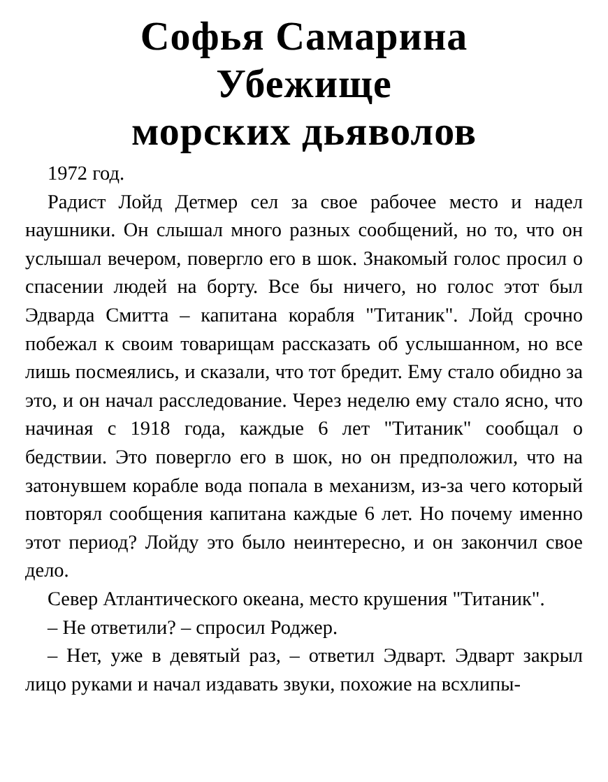Софья Самарина
Убежище
морских дьяволов
1972 год.
Радист Лойд Детмер сел за свое рабочее место и надел наушники. Он слышал много разных сообщений, но то, что он услышал вечером, повергло его в шок. Знакомый голос просил о спасении людей на борту. Все бы ничего, но голос этот был Эдварда Смитта – капитана корабля "Титаник". Лойд срочно побежал к своим товарищам рассказать об услышанном, но все лишь посмеялись, и сказали, что тот бредит. Ему стало обидно за это, и он начал расследование. Через неделю ему стало ясно, что начиная с 1918 года, каждые 6 лет "Титаник" сообщал о бедствии. Это повергло его в шок, но он предположил, что на затонувшем корабле вода попала в механизм, из-за чего который повторял сообщения капитана каждые 6 лет. Но почему именно этот период? Лойду это было неинтересно, и он закончил свое дело.
Север Атлантического океана, место крушения "Титаник".
– Не ответили? – спросил Роджер.
– Нет, уже в девятый раз, – ответил Эдварт. Эдварт закрыл лицо руками и начал издавать звуки, похожие на всхлипы-